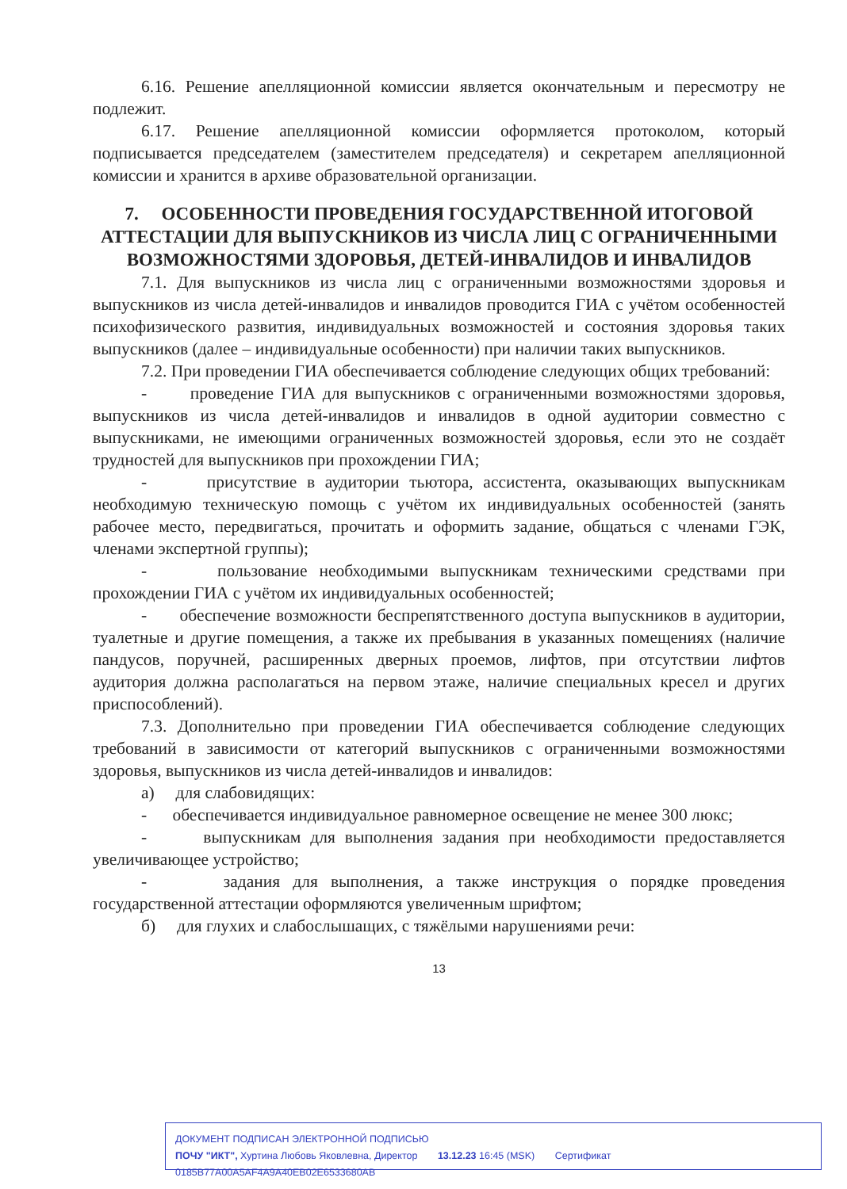6.16. Решение апелляционной комиссии является окончательным и пересмотру не подлежит.
6.17. Решение апелляционной комиссии оформляется протоколом, который подписывается председателем (заместителем председателя) и секретарем апелляционной комиссии и хранится в архиве образовательной организации.
7. ОСОБЕННОСТИ ПРОВЕДЕНИЯ ГОСУДАРСТВЕННОЙ ИТОГОВОЙ АТТЕСТАЦИИ ДЛЯ ВЫПУСКНИКОВ ИЗ ЧИСЛА ЛИЦ С ОГРАНИЧЕННЫМИ ВОЗМОЖНОСТЯМИ ЗДОРОВЬЯ, ДЕТЕЙ-ИНВАЛИДОВ И ИНВАЛИДОВ
7.1. Для выпускников из числа лиц с ограниченными возможностями здоровья и выпускников из числа детей-инвалидов и инвалидов проводится ГИА с учётом особенностей психофизического развития, индивидуальных возможностей и состояния здоровья таких выпускников (далее – индивидуальные особенности) при наличии таких выпускников.
7.2. При проведении ГИА обеспечивается соблюдение следующих общих требований:
- проведение ГИА для выпускников с ограниченными возможностями здоровья, выпускников из числа детей-инвалидов и инвалидов в одной аудитории совместно с выпускниками, не имеющими ограниченных возможностей здоровья, если это не создаёт трудностей для выпускников при прохождении ГИА;
- присутствие в аудитории тьютора, ассистента, оказывающих выпускникам необходимую техническую помощь с учётом их индивидуальных особенностей (занять рабочее место, передвигаться, прочитать и оформить задание, общаться с членами ГЭК, членами экспертной группы);
- пользование необходимыми выпускникам техническими средствами при прохождении ГИА с учётом их индивидуальных особенностей;
- обеспечение возможности беспрепятственного доступа выпускников в аудитории, туалетные и другие помещения, а также их пребывания в указанных помещениях (наличие пандусов, поручней, расширенных дверных проемов, лифтов, при отсутствии лифтов аудитория должна располагаться на первом этаже, наличие специальных кресел и других приспособлений).
7.3. Дополнительно при проведении ГИА обеспечивается соблюдение следующих требований в зависимости от категорий выпускников с ограниченными возможностями здоровья, выпускников из числа детей-инвалидов и инвалидов:
а) для слабовидящих:
- обеспечивается индивидуальное равномерное освещение не менее 300 люкс;
- выпускникам для выполнения задания при необходимости предоставляется увеличивающее устройство;
- задания для выполнения, а также инструкция о порядке проведения государственной аттестации оформляются увеличенным шрифтом;
б) для глухих и слабослышащих, с тяжёлыми нарушениями речи:
13
ДОКУМЕНТ ПОДПИСАН ЭЛЕКТРОННОЙ ПОДПИСЬЮ
ПОЧУ "ИКТ", Хуртина Любовь Яковлевна, Директор 13.12.23 16:45 (MSK) Сертификат 0185B77A00A5AF4A9A40EB02E6533680AB